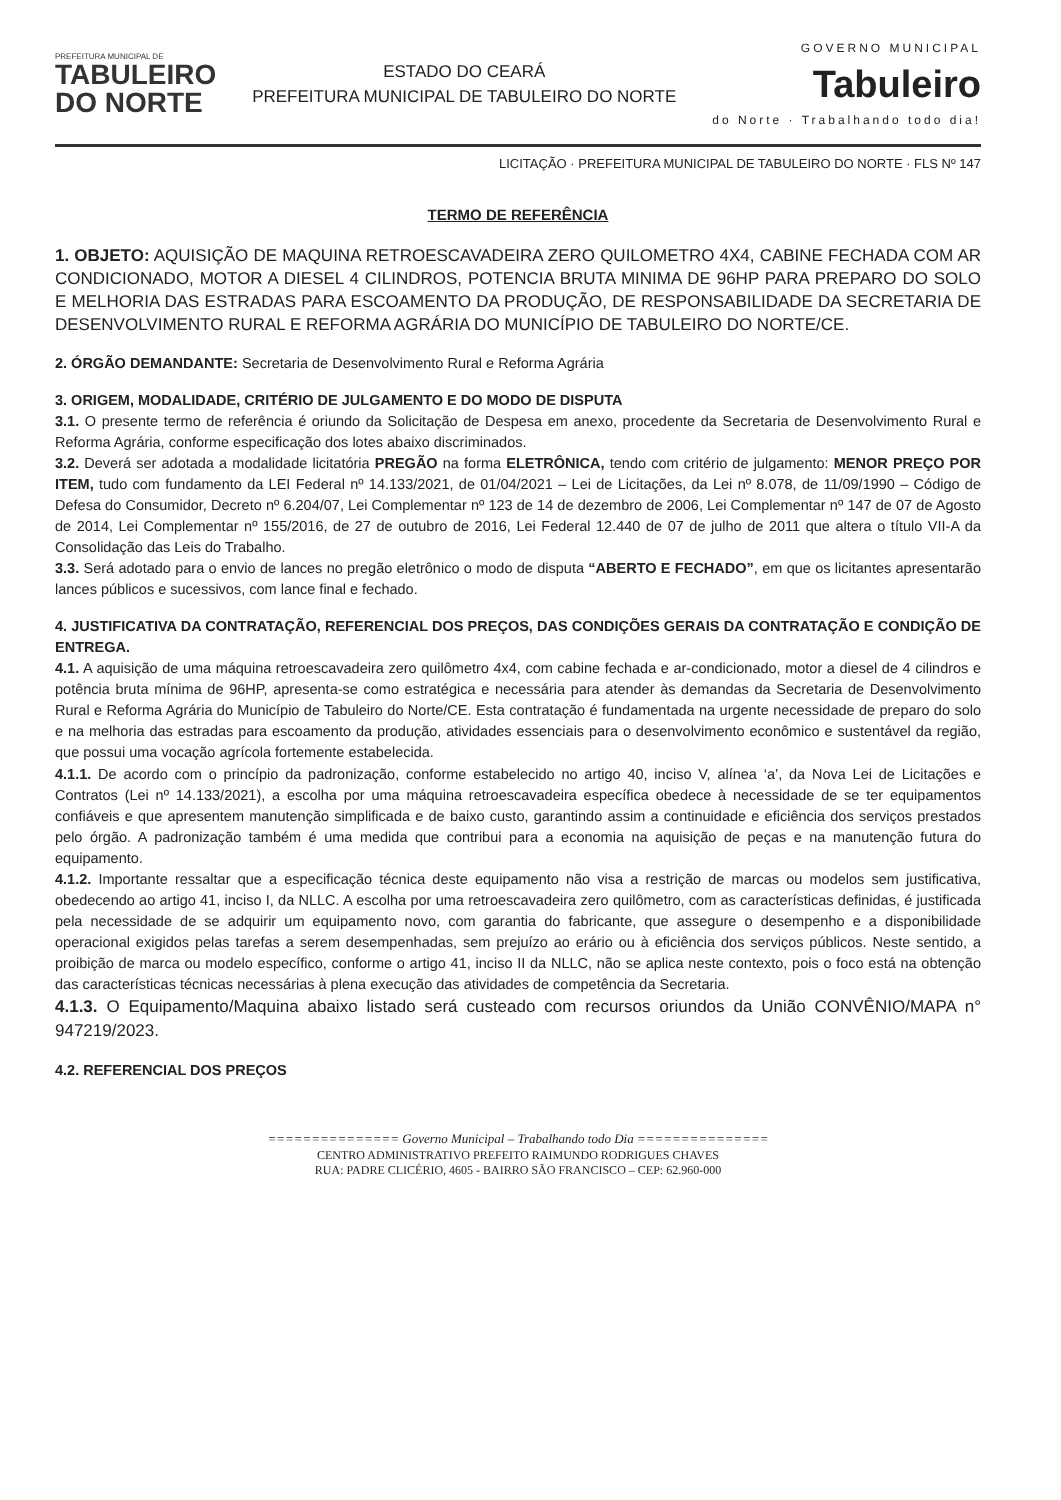PREFEITURA MUNICIPAL DE
TABULEIRO
DO NORTE
ESTADO DO CEARÁ
PREFEITURA MUNICIPAL DE TABULEIRO DO NORTE
GOVERNO MUNICIPAL
Tabuleiro
do Norte · Trabalhando todo dia!
LICITAÇÃO · PREFEITURA MUNICIPAL DE TABULEIRO DO NORTE · FLS Nº 147
TERMO DE REFERÊNCIA
1. OBJETO: AQUISIÇÃO DE MAQUINA RETROESCAVADEIRA ZERO QUILOMETRO 4X4, CABINE FECHADA COM AR CONDICIONADO, MOTOR A DIESEL 4 CILINDROS, POTENCIA BRUTA MINIMA DE 96HP PARA PREPARO DO SOLO E MELHORIA DAS ESTRADAS PARA ESCOAMENTO DA PRODUÇÃO, DE RESPONSABILIDADE DA SECRETARIA DE DESENVOLVIMENTO RURAL E REFORMA AGRÁRIA DO MUNICÍPIO DE TABULEIRO DO NORTE/CE.
2. ÓRGÃO DEMANDANTE: Secretaria de Desenvolvimento Rural e Reforma Agrária
3. ORIGEM, MODALIDADE, CRITÉRIO DE JULGAMENTO E DO MODO DE DISPUTA
3.1. O presente termo de referência é oriundo da Solicitação de Despesa em anexo, procedente da Secretaria de Desenvolvimento Rural e Reforma Agrária, conforme especificação dos lotes abaixo discriminados.
3.2. Deverá ser adotada a modalidade licitatória PREGÃO na forma ELETRÔNICA, tendo com critério de julgamento: MENOR PREÇO POR ITEM, tudo com fundamento da LEI Federal nº 14.133/2021, de 01/04/2021 – Lei de Licitações, da Lei nº 8.078, de 11/09/1990 – Código de Defesa do Consumidor, Decreto nº 6.204/07, Lei Complementar nº 123 de 14 de dezembro de 2006, Lei Complementar nº 147 de 07 de Agosto de 2014, Lei Complementar nº 155/2016, de 27 de outubro de 2016, Lei Federal 12.440 de 07 de julho de 2011 que altera o título VII-A da Consolidação das Leis do Trabalho.
3.3. Será adotado para o envio de lances no pregão eletrônico o modo de disputa “ABERTO E FECHADO”, em que os licitantes apresentarão lances públicos e sucessivos, com lance final e fechado.
4. JUSTIFICATIVA DA CONTRATAÇÃO, REFERENCIAL DOS PREÇOS, DAS CONDIÇÕES GERAIS DA CONTRATAÇÃO E CONDIÇÃO DE ENTREGA.
4.1. A aquisição de uma máquina retroescavadeira zero quilômetro 4x4, com cabine fechada e ar-condicionado, motor a diesel de 4 cilindros e potência bruta mínima de 96HP, apresenta-se como estratégica e necessária para atender às demandas da Secretaria de Desenvolvimento Rural e Reforma Agrária do Município de Tabuleiro do Norte/CE. Esta contratação é fundamentada na urgente necessidade de preparo do solo e na melhoria das estradas para escoamento da produção, atividades essenciais para o desenvolvimento econômico e sustentável da região, que possui uma vocação agrícola fortemente estabelecida.
4.1.1. De acordo com o princípio da padronização, conforme estabelecido no artigo 40, inciso V, alínea ‘a’, da Nova Lei de Licitações e Contratos (Lei nº 14.133/2021), a escolha por uma máquina retroescavadeira específica obedece à necessidade de se ter equipamentos confiáveis e que apresentem manutenção simplificada e de baixo custo, garantindo assim a continuidade e eficiência dos serviços prestados pelo órgão. A padronização também é uma medida que contribui para a economia na aquisição de peças e na manutenção futura do equipamento.
4.1.2. Importante ressaltar que a especificação técnica deste equipamento não visa a restrição de marcas ou modelos sem justificativa, obedecendo ao artigo 41, inciso I, da NLLC. A escolha por uma retroescavadeira zero quilômetro, com as características definidas, é justificada pela necessidade de se adquirir um equipamento novo, com garantia do fabricante, que assegure o desempenho e a disponibilidade operacional exigidos pelas tarefas a serem desempenhadas, sem prejuízo ao erário ou à eficiência dos serviços públicos. Neste sentido, a proibição de marca ou modelo específico, conforme o artigo 41, inciso II da NLLC, não se aplica neste contexto, pois o foco está na obtenção das características técnicas necessárias à plena execução das atividades de competência da Secretaria.
4.1.3. O Equipamento/Maquina abaixo listado será custeado com recursos oriundos da União CONVÊNIO/MAPA n° 947219/2023.
4.2. REFERENCIAL DOS PREÇOS
=============== Governo Municipal – Trabalhando todo Dia ===============
CENTRO ADMINISTRATIVO PREFEITO RAIMUNDO RODRIGUES CHAVES
RUA: PADRE CLICÉRIO, 4605 - BAIRRO SÃO FRANCISCO – CEP: 62.960-000